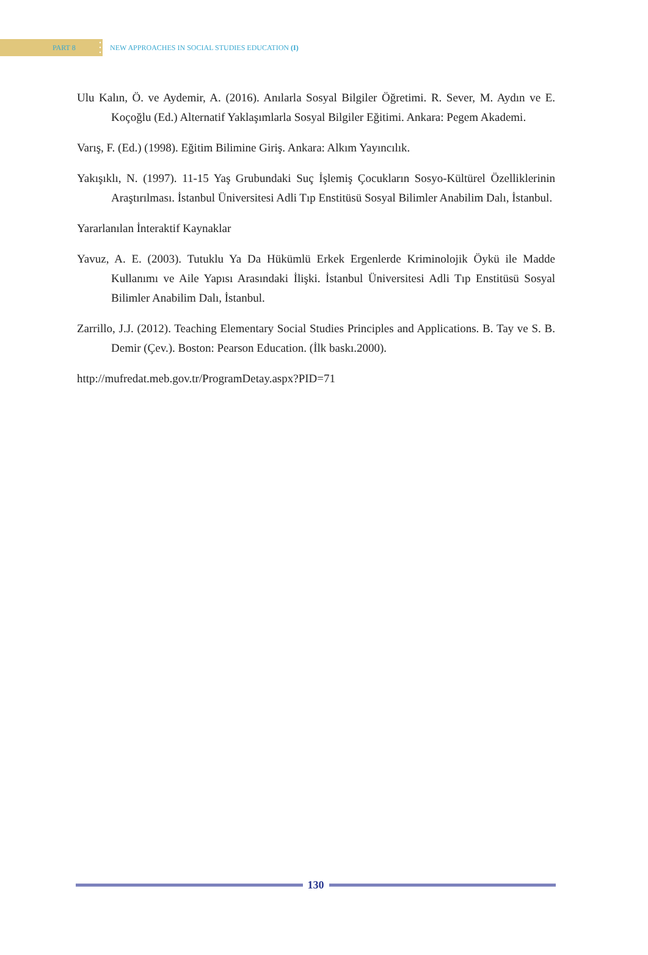PART 8
•
•
•
NEW APPROACHES IN SOCIAL STUDIES EDUCATION (I)
Ulu Kalın, Ö. ve Aydemir, A. (2016). Anılarla Sosyal Bilgiler Öğretimi. R. Sever, M. Aydın ve E. Koçoğlu (Ed.) Alternatif Yaklaşımlarla Sosyal Bilgiler Eğitimi. Ankara: Pegem Akademi.
Varış, F. (Ed.) (1998). Eğitim Bilimine Giriş. Ankara: Alkım Yayıncılık.
Yakışıklı, N. (1997). 11-15 Yaş Grubundaki Suç İşlemiş Çocukların Sosyo-Kültürel Özelliklerinin Araştırılması. İstanbul Üniversitesi Adli Tıp Enstitüsü Sosyal Bilimler Anabilim Dalı, İstanbul.
Yararlanılan İnteraktif Kaynaklar
Yavuz, A. E. (2003). Tutuklu Ya Da Hükümlü Erkek Ergenlerde Kriminolojik Öykü ile Madde Kullanımı ve Aile Yapısı Arasındaki İlişki. İstanbul Üniversitesi Adli Tıp Enstitüsü Sosyal Bilimler Anabilim Dalı, İstanbul.
Zarrillo, J.J. (2012). Teaching Elementary Social Studies Principles and Applications. B. Tay ve S. B. Demir (Çev.). Boston: Pearson Education. (İlk baskı.2000).
http://mufredat.meb.gov.tr/ProgramDetay.aspx?PID=71
130